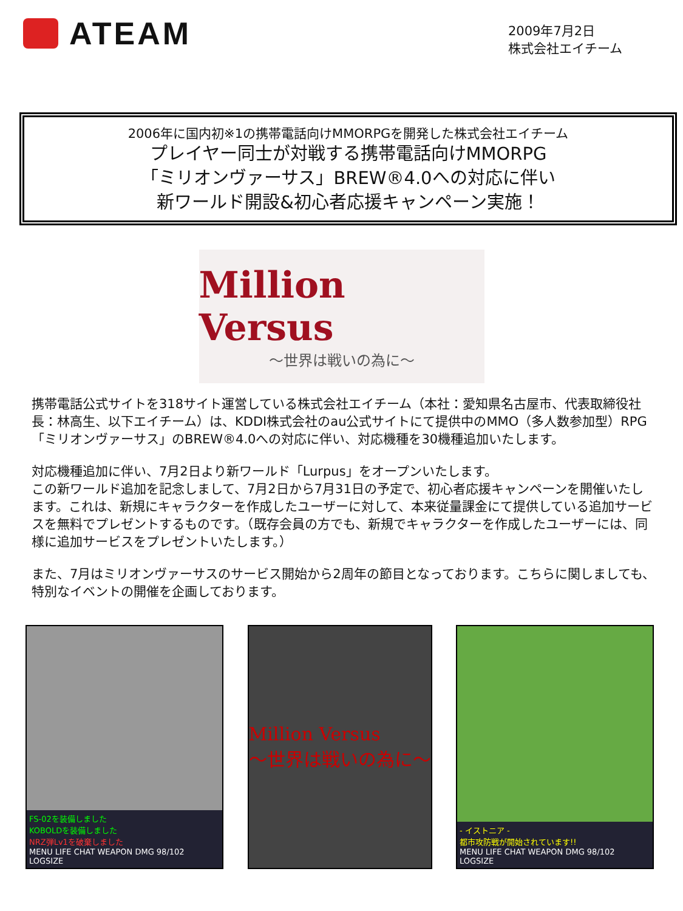ATEAM
2009年7月2日
株式会社エイチーム
2006年に国内初※1の携帯電話向けMMORPGを開発した株式会社エイチーム
プレイヤー同士が対戦する携帯電話向けMMORPG
「ミリオンヴァーサス」BREW®4.0への対応に伴い
新ワールド開設&初心者応援キャンペーン実施！
Million Versus
〜世界は戦いの為に〜
携帯電話公式サイトを318サイト運営している株式会社エイチーム（本社：愛知県名古屋市、代表取締役社長：林高生、以下エイチーム）は、KDDI株式会社のau公式サイトにて提供中のMMO（多人数参加型）RPG「ミリオンヴァーサス」のBREW®4.0への対応に伴い、対応機種を30機種追加いたします。
対応機種追加に伴い、7月2日より新ワールド「Lurpus」をオープンいたします。
この新ワールド追加を記念しまして、7月2日から7月31日の予定で、初心者応援キャンペーンを開催いたします。これは、新規にキャラクターを作成したユーザーに対して、本来従量課金にて提供している追加サービスを無料でプレゼントするものです。（既存会員の方でも、新規でキャラクターを作成したユーザーには、同様に追加サービスをプレゼントいたします。）
また、7月はミリオンヴァーサスのサービス開始から2周年の節目となっております。こちらに関しましても、特別なイベントの開催を企画しております。
FS-02を装備しました
KOBOLDを装備しました
NRZ弾Lv1を破棄しました
MENU LIFE CHAT WEAPON DMG 98/102 LOGSIZE
Million Versus
〜世界は戦いの為に〜
- イストニア -
都市攻防戦が開始されています!!
MENU LIFE CHAT WEAPON DMG 98/102 LOGSIZE